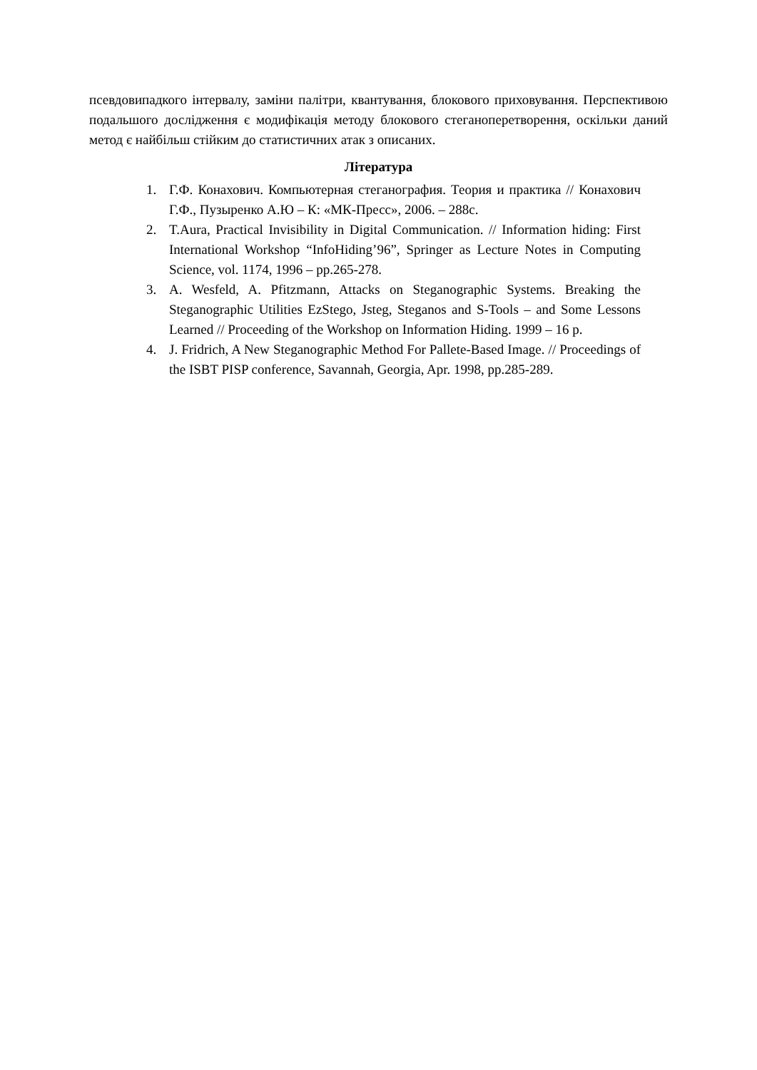псевдовипадкого інтервалу, заміни палітри, квантування, блокового приховування. Перспективою подальшого дослідження є модифікація методу блокового стеганоперетворення, оскільки даний метод є найбільш стійким до статистичних атак з описаних.
Література
1. Г.Ф. Конахович. Компьютерная стеганография. Теория и практика // Конахович Г.Ф., Пузыренко А.Ю – К: «МК-Пресс», 2006. – 288с.
2. T.Aura, Practical Invisibility in Digital Communication. // Information hiding: First International Workshop “InfoHiding’96”, Springer as Lecture Notes in Computing Science, vol. 1174, 1996 – pp.265-278.
3. A. Wesfeld, A. Pfitzmann, Attacks on Steganographic Systems. Breaking the Steganographic Utilities EzStego, Jsteg, Steganos and S-Tools – and Some Lessons Learned // Proceeding of the Workshop on Information Hiding. 1999 – 16 p.
4. J. Fridrich, A New Steganographic Method For Pallete-Based Image. // Proceedings of the ISBT PISP conference, Savannah, Georgia, Apr. 1998, pp.285-289.